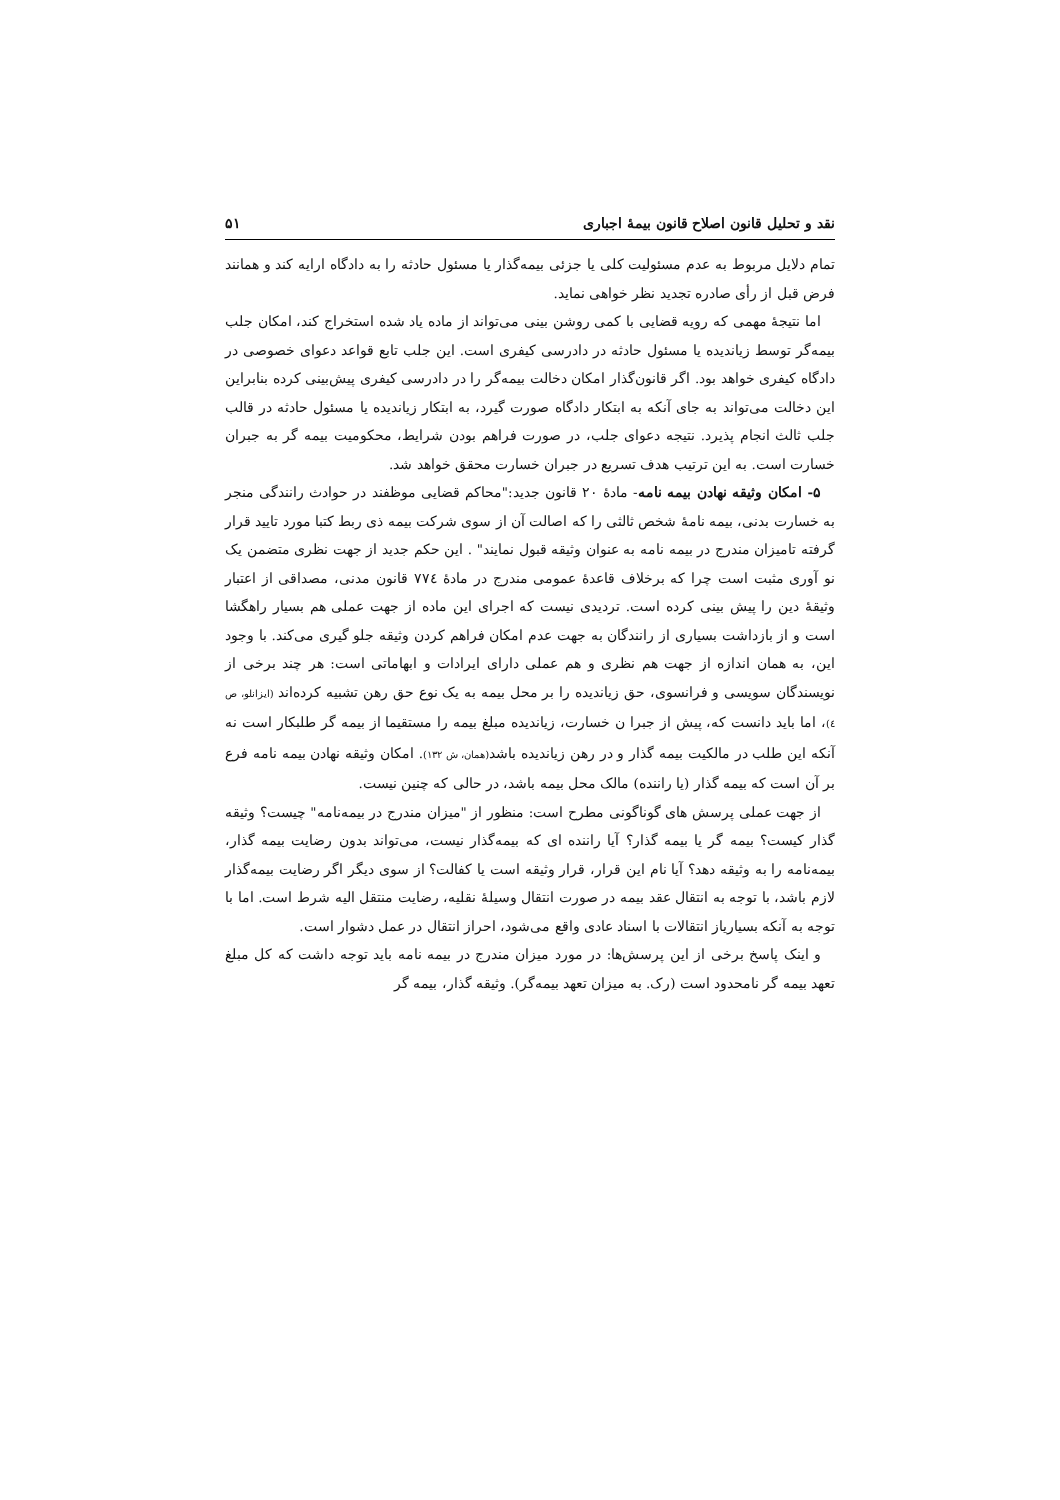نقد و تحلیل قانون اصلاح قانون بیمهٔ اجباری ۵۱
تمام دلایل مربوط به عدم مسئولیت کلی یا جزئی بیمه‌گذار یا مسئول حادثه را به دادگاه ارایه کند و همانند فرض قبل از رأی صادره تجدید نظر خواهی نماید.
اما نتیجهٔ مهمی که رویه قضایی با کمی روشن بینی می‌تواند از ماده یاد شده استخراج کند، امکان جلب بیمه‌گر توسط زیاندیده یا مسئول حادثه در دادرسی کیفری است. این جلب تابع قواعد دعوای خصوصی در دادگاه کیفری خواهد بود. اگر قانون‌گذار امکان دخالت بیمه‌گر را در دادرسی کیفری پیش‌بینی کرده بنابراین این دخالت می‌تواند به جای آنکه به ابتکار دادگاه صورت گیرد، به ابتکار زیاندیده یا مسئول حادثه در قالب جلب ثالث انجام پذیرد. نتیجه دعوای جلب، در صورت فراهم بودن شرایط، محکومیت بیمه گر به جبران خسارت است. به این ترتیب هدف تسریع در جبران خسارت محقق خواهد شد.
۵- امکان وثیقه نهادن بیمه نامه- مادهٔ ۲۰ قانون جدید:"محاکم قضایی موظفند در حوادث رانندگی منجر به خسارت بدنی، بیمه نامهٔ شخص ثالثی را که اصالت آن از سوی شرکت بیمه ذی ربط کتبا مورد تایید قرار گرفته تامیزان مندرج در بیمه نامه به عنوان وثیقه قبول نمایند" . این حکم جدید از جهت نظری متضمن یک نو آوری مثبت است چرا که برخلاف قاعدهٔ عمومی مندرج در مادهٔ ۷۷٤ قانون مدنی، مصداقی از اعتبار وثیقهٔ دین را پیش بینی کرده است. تردیدی نیست که اجرای این ماده از جهت عملی هم بسیار راهگشا است و از بازداشت بسیاری از رانندگان به جهت عدم امکان فراهم کردن وثیقه جلو گیری می‌کند. با وجود این، به همان اندازه از جهت هم نظری و هم عملی دارای ایرادات و ابهاماتی است: هر چند برخی از نویسندگان سویسی و فرانسوی، حق زیاندیده را بر محل بیمه به یک نوع حق رهن تشبیه کرده‌اند (ایزانلو، ص ٤)، اما باید دانست که، پیش از جبرا ن خسارت، زیاندیده مبلغ بیمه را مستقیما از بیمه گر طلبکار است نه آنکه این طلب در مالکیت بیمه گذار و در رهن زیاندیده باشد(همان، ش ۱۳۲). امکان وثیقه نهادن بیمه نامه فرع بر آن است که بیمه گذار (یا راننده) مالک محل بیمه باشد، در حالی که چنین نیست.
از جهت عملی پرسش های گوناگونی مطرح است: منظور از "میزان مندرج در بیمه‌نامه" چیست؟ وثیقه گذار کیست؟ بیمه گر یا بیمه گذار؟ آیا راننده ای که بیمه‌گذار نیست، می‌تواند بدون رضایت بیمه گذار، بیمه‌نامه را به وثیقه دهد؟ آیا نام این قرار، قرار وثیقه است یا کفالت؟ از سوی دیگر اگر رضایت بیمه‌گذار لازم باشد، با توجه به انتقال عقد بیمه در صورت انتقال وسیلهٔ نقلیه، رضایت منتقل الیه شرط است. اما با توجه به آنکه بسیاریاز انتقالات با اسناد عادی واقع می‌شود، احراز انتقال در عمل دشوار است.
و اینک پاسخ برخی از این پرسش‌ها: در مورد میزان مندرج در بیمه نامه باید توجه داشت که کل مبلغ تعهد بیمه گر نامحدود است (رک. به میزان تعهد بیمه‌گر). وثیقه گذار، بیمه گر